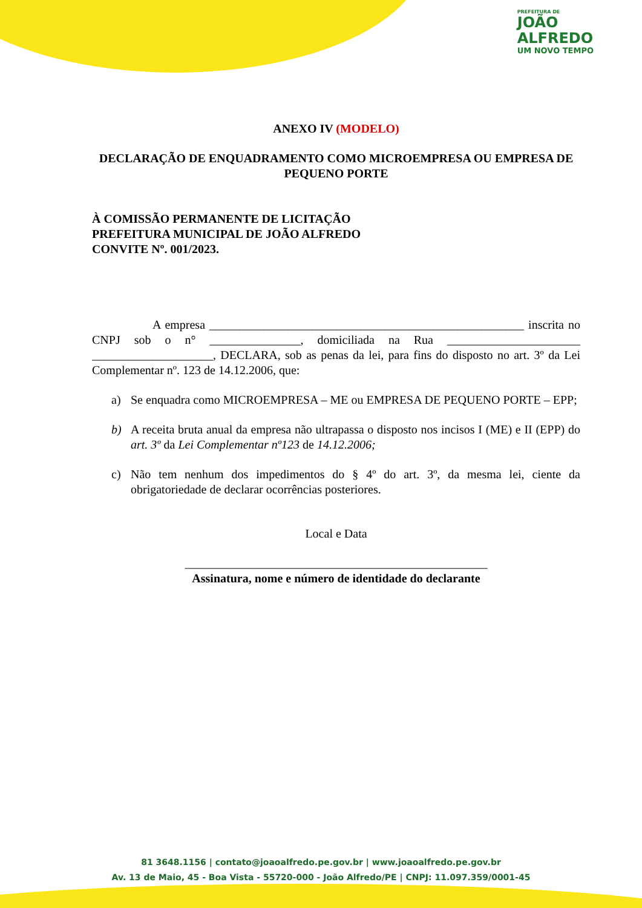PREFEITURA DE
JOÃO
ALFREDO
UM NOVO TEMPO
ANEXO IV (MODELO)
DECLARAÇÃO DE ENQUADRAMENTO COMO MICROEMPRESA OU EMPRESA DE PEQUENO PORTE
À COMISSÃO PERMANENTE DE LICITAÇÃO
PREFEITURA MUNICIPAL DE JOÃO ALFREDO
CONVITE Nº. 001/2023.
A empresa ____________________________________________________ inscrita no CNPJ sob o n° _______________, domiciliada na Rua ______________________ ____________________, DECLARA, sob as penas da lei, para fins do disposto no art. 3º da Lei Complementar nº. 123 de 14.12.2006, que:
a) Se enquadra como MICROEMPRESA – ME ou EMPRESA DE PEQUENO PORTE – EPP;
b) A receita bruta anual da empresa não ultrapassa o disposto nos incisos I (ME) e II (EPP) do art. 3º da Lei Complementar nº123 de 14.12.2006;
c) Não tem nenhum dos impedimentos do § 4º do art. 3º, da mesma lei, ciente da obrigatoriedade de declarar ocorrências posteriores.
Local e Data
__________________________________________________
Assinatura, nome e número de identidade do declarante
81 3648.1156 | contato@joaoalfredo.pe.gov.br | www.joaoalfredo.pe.gov.br
Av. 13 de Maio, 45 - Boa Vista - 55720-000 - João Alfredo/PE | CNPJ: 11.097.359/0001-45